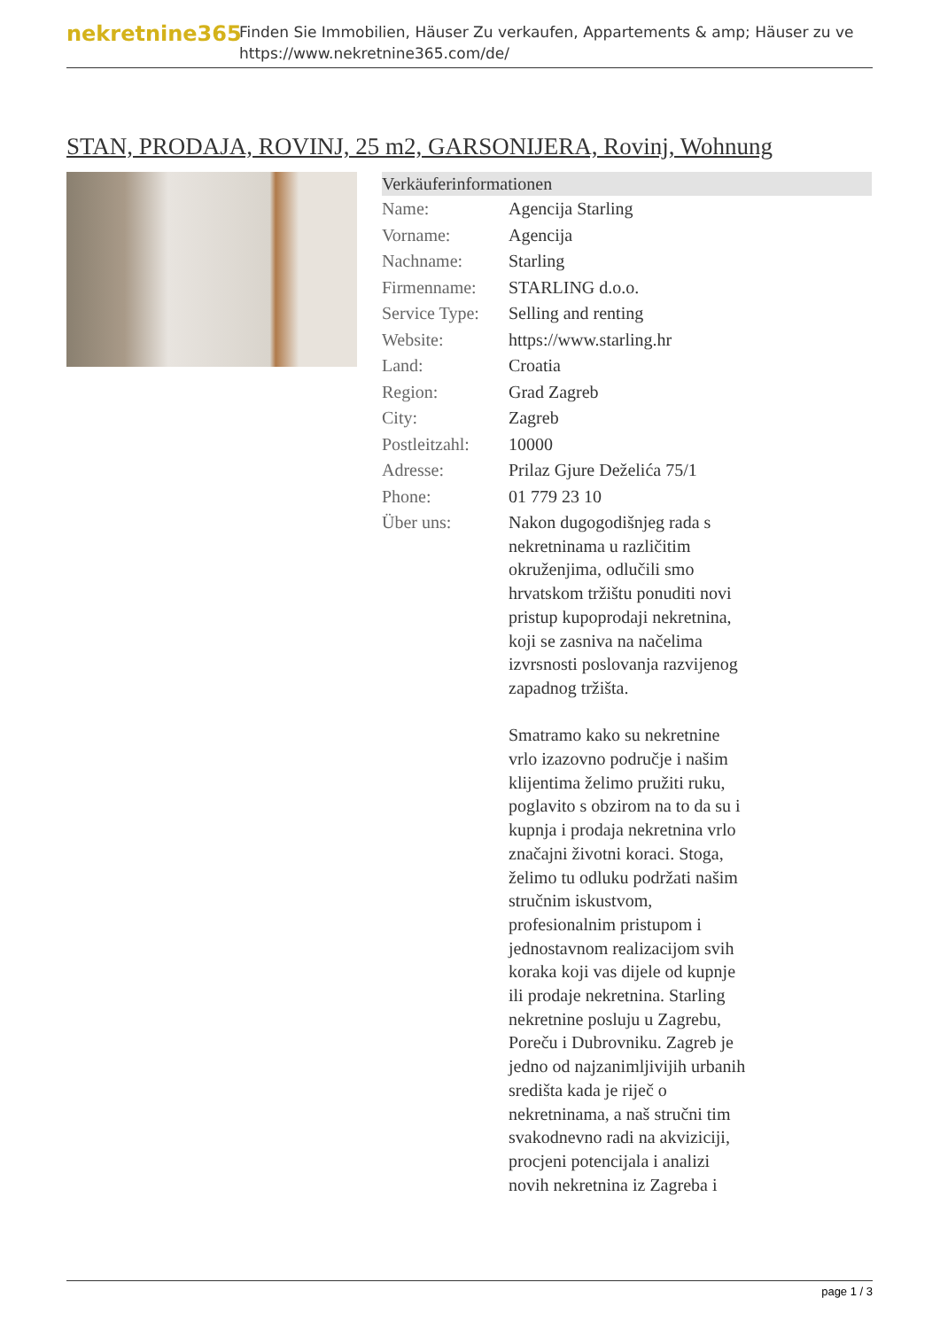nekretnine365
Finden Sie Immobilien, Häuser Zu verkaufen, Appartements & amp; Häuser zu ve
https://www.nekretnine365.com/de/
STAN, PRODAJA, ROVINJ, 25 m2, GARSONIJERA, Rovinj, Wohnung
| Verkäuferinformationen | |
| --- | --- |
| Name: | Agencija Starling |
| Vorname: | Agencija |
| Nachname: | Starling |
| Firmenname: | STARLING d.o.o. |
| Service Type: | Selling and renting |
| Website: | https://www.starling.hr |
| Land: | Croatia |
| Region: | Grad Zagreb |
| City: | Zagreb |
| Postleitzahl: | 10000 |
| Adresse: | Prilaz Gjure Deželića 75/1 |
| Phone: | 01 779 23 10 |
| Über uns: | Nakon dugogodišnjeg rada s nekretninama u različitim okruženjima, odlučili smo hrvatskom tržištu ponuditi novi pristup kupoprodaji nekretnina, koji se zasniva na načelima izvrsnosti poslovanja razvijenog zapadnog tržišta. Smatramo kako su nekretnine vrlo izazovno područje i našim klijentima želimo pružiti ruku, poglavito s obzirom na to da su i kupnja i prodaja nekretnina vrlo značajni životni koraci. Stoga, želimo tu odluku podržati našim stručnim iskustvom, profesionalnim pristupom i jednostavnom realizacijom svih koraka koji vas dijele od kupnje ili prodaje nekretnina. Starling nekretnine posluju u Zagrebu, Poreču i Dubrovniku. Zagreb je jedno od najzanimljivijih urbanih središta kada je riječ o nekretninama, a naš stručni tim svakodnevno radi na akviziciji, procjeni potencijala i analizi novih nekretnina iz Zagreba i |
page 1 / 3